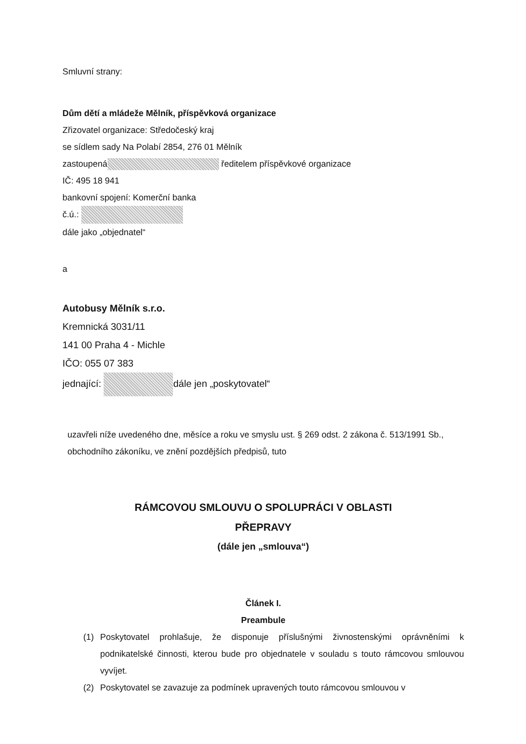Smluvní strany:
Dům dětí a mládeže Mělník, příspěvková organizace
Zřizovatel organizace: Středočeský kraj
se sídlem sady Na Polabí 2854, 276 01 Mělník
zastoupená ředitelem příspěvkové organizace
IČ: 495 18 941
bankovní spojení: Komerční banka
č.ú.:
dále jako „objednatel“
a
Autobusy Mělník s.r.o.
Kremnická 3031/11
141 00 Praha 4 - Michle
IČO: 055 07 383
jednající: dále jen „poskytovatel“
uzavřeli níže uvedeného dne, měsíce a roku ve smyslu ust. § 269 odst. 2 zákona č. 513/1991 Sb., obchodního zákoníku, ve znění pozdějších předpisů, tuto
RÁMCOVOU SMLOUVU O SPOLUPRÁCI V OBLASTI
PŘEPRAVY
(dále jen „smlouva“)
Článek I.
Preambule
(1) Poskytovatel prohlašuje, že disponuje příslušnými živnostenskými oprávněními k podnikatelské činnosti, kterou bude pro objednatele v souladu s touto rámcovou smlouvou vyvíjet.
(2) Poskytovatel se zavazuje za podmínek upravených touto rámcovou smlouvou v